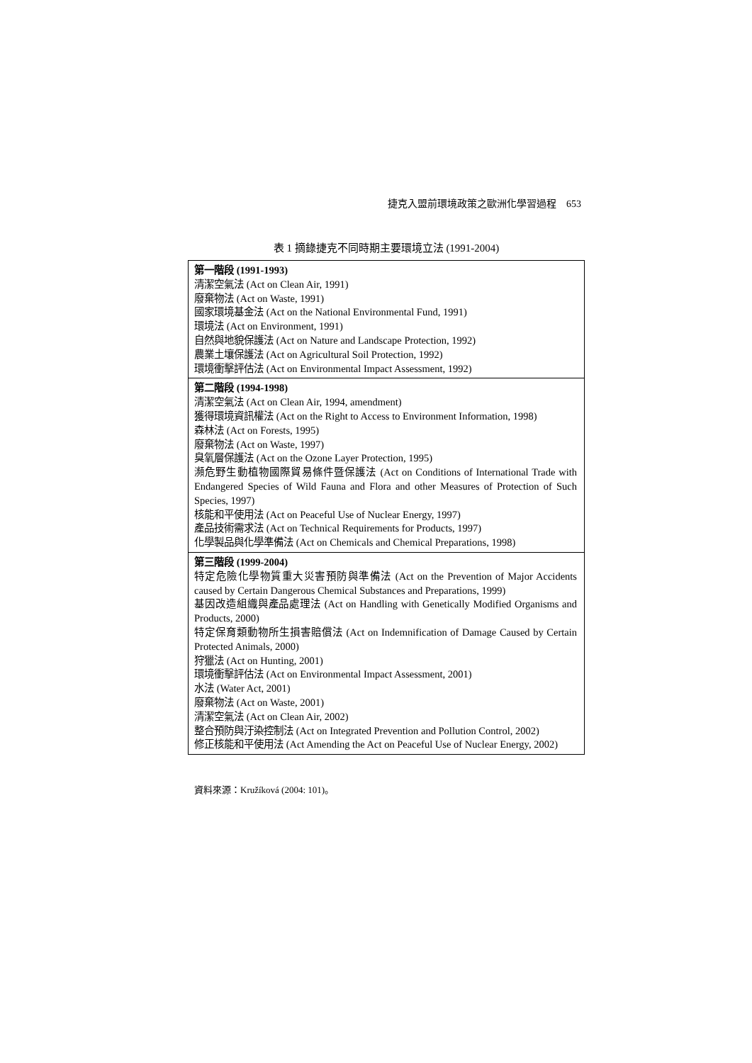捷克入盟前環境政策之歐洲化學習過程　653
表 1 摘錄捷克不同時期主要環境立法 (1991-2004)
| 第一階段 (1991-1993) 清潔空氣法 (Act on Clean Air, 1991) 廢棄物法 (Act on Waste, 1991) 國家環境基金法 (Act on the National Environmental Fund, 1991) 環境法 (Act on Environment, 1991) 自然與地貌保護法 (Act on Nature and Landscape Protection, 1992) 農業土壤保護法 (Act on Agricultural Soil Protection, 1992) 環境衝擊評估法 (Act on Environmental Impact Assessment, 1992) |
| 第二階段 (1994-1998) 清潔空氣法 (Act on Clean Air, 1994, amendment) 獲得環境資訊權法 (Act on the Right to Access to Environment Information, 1998) 森林法 (Act on Forests, 1995) 廢棄物法 (Act on Waste, 1997) 臭氧層保護法 (Act on the Ozone Layer Protection, 1995) 瀕危野生動植物國際貿易條件暨保護法 (Act on Conditions of International Trade with Endangered Species of Wild Fauna and Flora and other Measures of Protection of Such Species, 1997) 核能和平使用法 (Act on Peaceful Use of Nuclear Energy, 1997) 產品技術需求法 (Act on Technical Requirements for Products, 1997) 化學製品與化學準備法 (Act on Chemicals and Chemical Preparations, 1998) |
| 第三階段 (1999-2004) 特定危險化學物質重大災害預防與準備法 (Act on the Prevention of Major Accidents caused by Certain Dangerous Chemical Substances and Preparations, 1999) 基因改造組織與產品處理法 (Act on Handling with Genetically Modified Organisms and Products, 2000) 特定保育類動物所生損害賠償法 (Act on Indemnification of Damage Caused by Certain Protected Animals, 2000) 狩獵法 (Act on Hunting, 2001) 環境衝擊評估法 (Act on Environmental Impact Assessment, 2001) 水法 (Water Act, 2001) 廢棄物法 (Act on Waste, 2001) 清潔空氣法 (Act on Clean Air, 2002) 整合預防與汙染控制法 (Act on Integrated Prevention and Pollution Control, 2002) 修正核能和平使用法 (Act Amending the Act on Peaceful Use of Nuclear Energy, 2002) |
資料來源：Kružíková (2004: 101)。